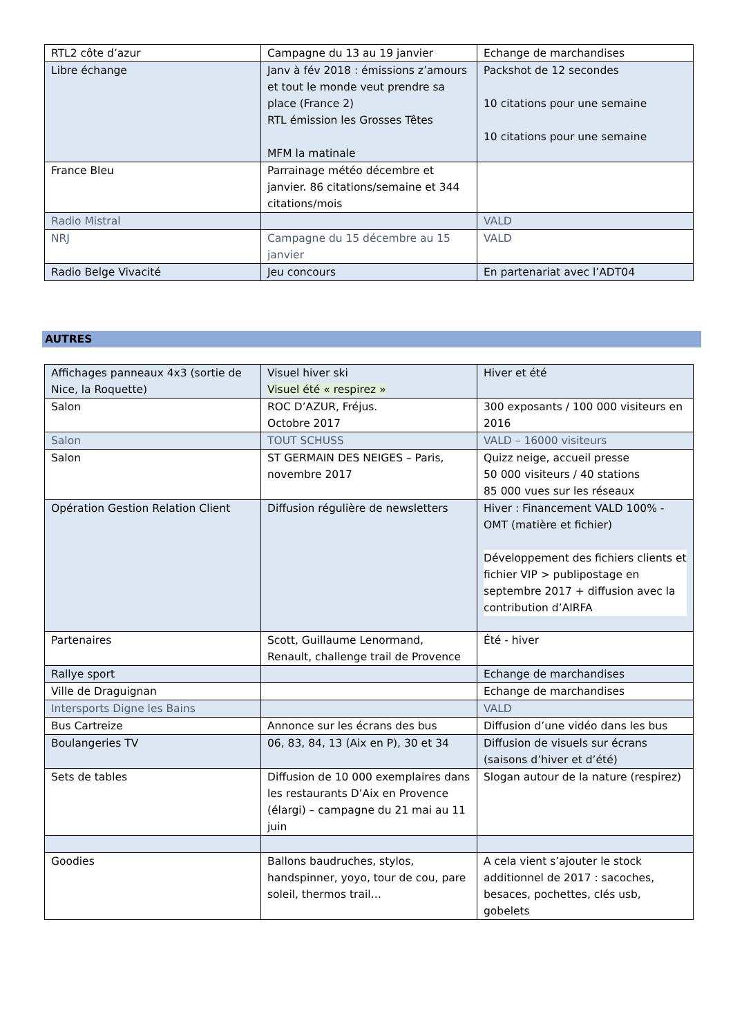| RTL2 côte d’azur | Campagne du 13 au 19 janvier | Echange de marchandises |
| Libre échange | Janv à fév 2018 : émissions z’amours et tout le monde veut prendre sa place (France 2) RTL émission les Grosses Têtes MFM la matinale | Packshot de 12 secondes 10 citations pour une semaine 10 citations pour une semaine |
| France Bleu | Parrainage météo décembre et janvier. 86 citations/semaine et 344 citations/mois | |
| Radio Mistral | | VALD |
| NRJ | Campagne du 15 décembre au 15 janvier | VALD |
| Radio Belge Vivacité | Jeu concours | En partenariat avec l’ADT04 |
AUTRES
| Affichages panneaux 4x3 (sortie de Nice, la Roquette) | Visuel hiver ski Visuel été « respirez » | Hiver et été |
| Salon | ROC D’AZUR, Fréjus. Octobre 2017 | 300 exposants / 100 000 visiteurs en 2016 |
| Salon | TOUT SCHUSS | VALD – 16000 visiteurs |
| Salon | ST GERMAIN DES NEIGES – Paris, novembre 2017 | Quizz neige, accueil presse 50 000 visiteurs / 40 stations 85 000 vues sur les réseaux |
| Opération Gestion Relation Client | Diffusion régulière de newsletters | Hiver : Financement VALD 100% - OMT (matière et fichier) Développement des fichiers clients et fichier VIP > publipostage en septembre 2017 + diffusion avec la contribution d’AIRFA |
| Partenaires | Scott, Guillaume Lenormand, Renault, challenge trail de Provence | Été - hiver |
| Rallye sport | | Echange de marchandises |
| Ville de Draguignan | | Echange de marchandises |
| Intersports Digne les Bains | | VALD |
| Bus Cartreize | Annonce sur les écrans des bus | Diffusion d’une vidéo dans les bus |
| Boulangeries TV | 06, 83, 84, 13 (Aix en P), 30 et 34 | Diffusion de visuels sur écrans (saisons d’hiver et d’été) |
| Sets de tables | Diffusion de 10 000 exemplaires dans les restaurants D’Aix en Provence (élargi) – campagne du 21 mai au 11 juin | Slogan autour de la nature (respirez) |
| Goodies | Ballons baudruches, stylos, handspinner, yoyo, tour de cou, pare soleil, thermos trail… | A cela vient s’ajouter le stock additionnel de 2017 : sacoches, besaces, pochettes, clés usb, gobelets |